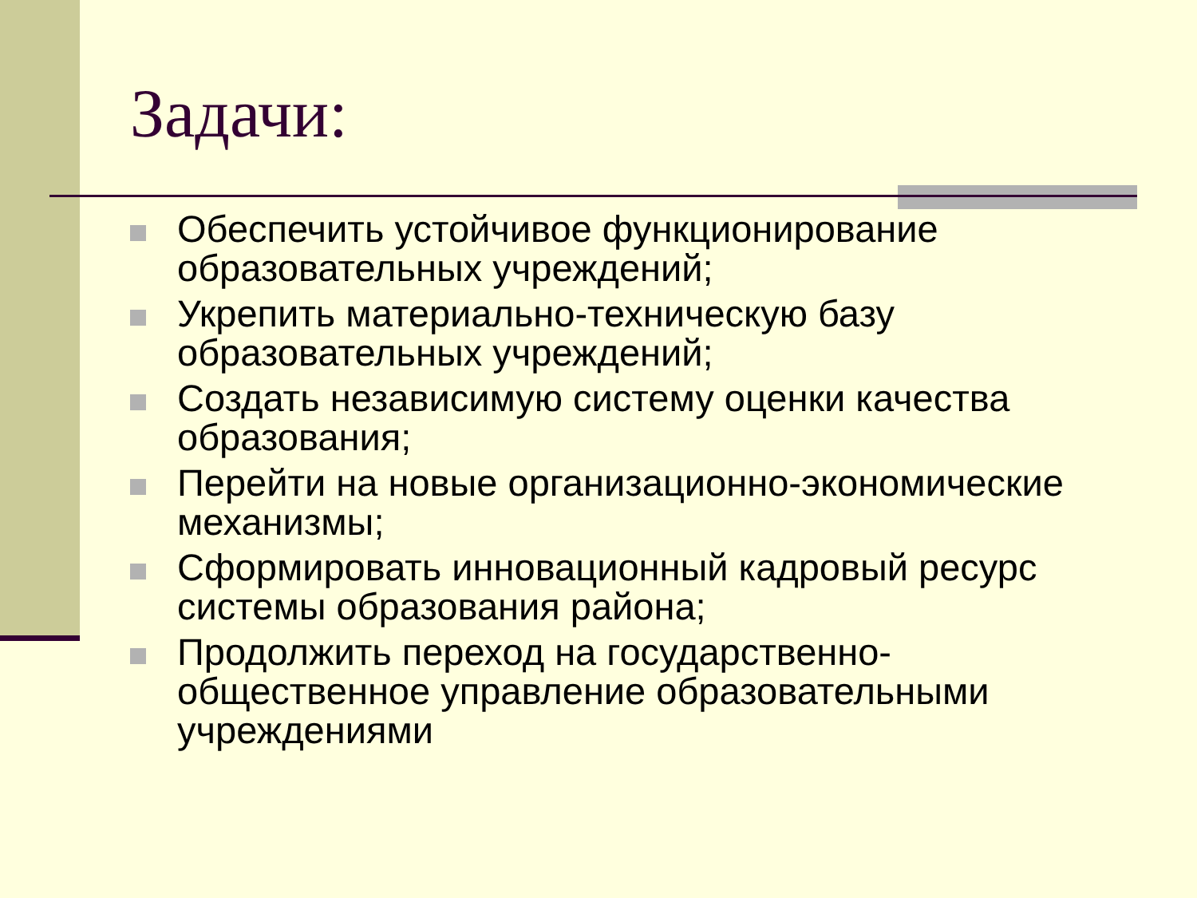Задачи:
Обеспечить устойчивое функционирование образовательных учреждений;
Укрепить материально-техническую базу образовательных учреждений;
Создать независимую систему оценки качества образования;
Перейти на новые организационно-экономические механизмы;
Сформировать инновационный кадровый ресурс системы образования района;
Продолжить переход на государственно-общественное управление образовательными учреждениями